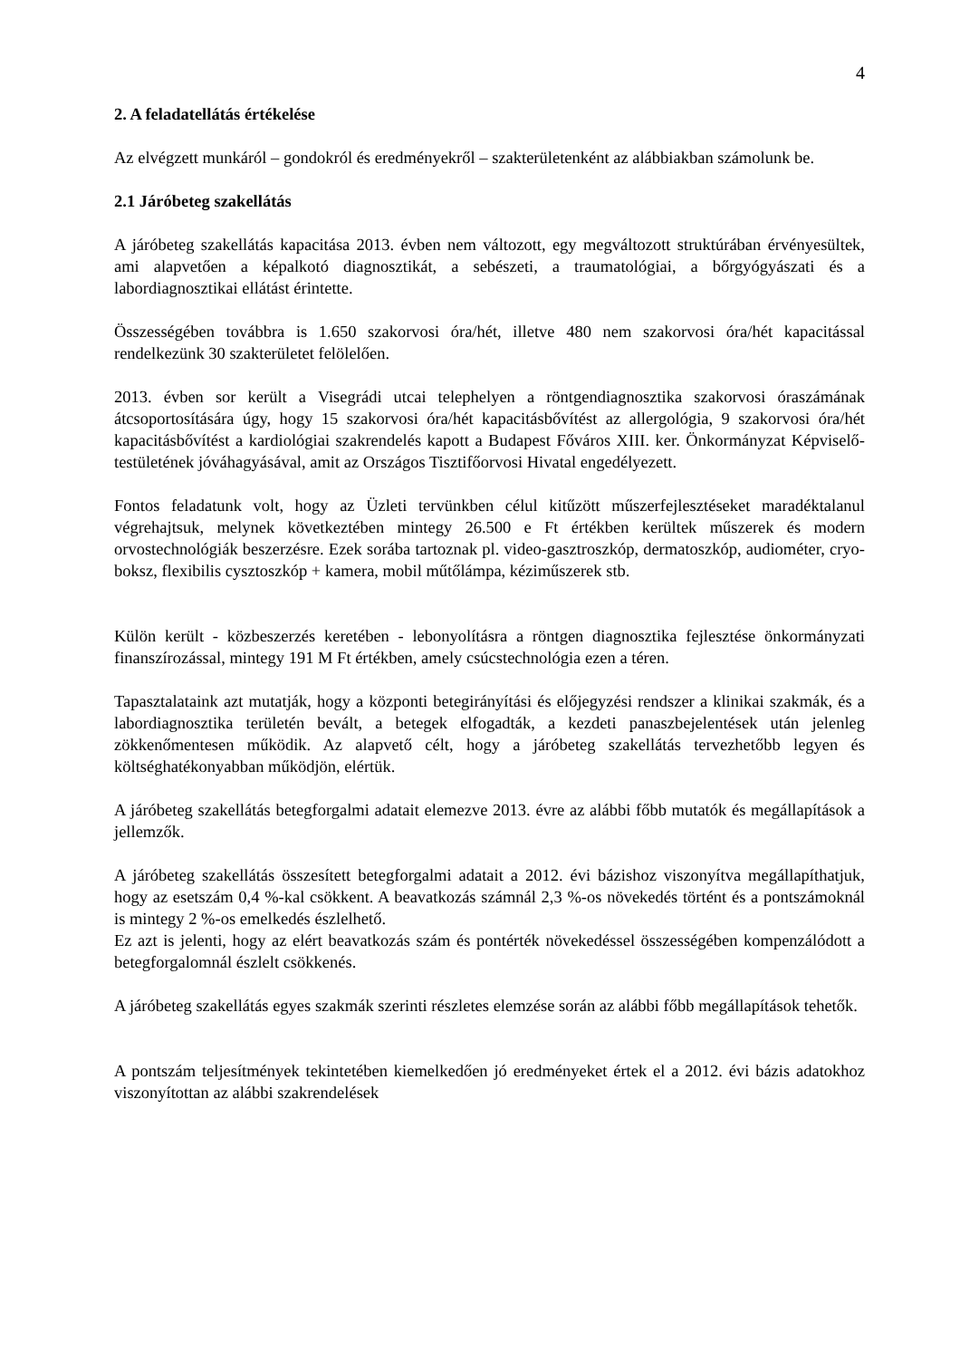4
2. A feladatellátás értékelése
Az elvégzett munkáról – gondokról és eredményekről – szakterületenként az alábbiakban számolunk be.
2.1 Járóbeteg szakellátás
A járóbeteg szakellátás kapacitása 2013. évben nem változott, egy megváltozott struktúrában érvényesültek, ami alapvetően a képalkotó diagnosztikát, a sebészeti, a traumatológiai, a bőrgyógyászati és a labordiagnosztikai ellátást érintette.
Összességében továbbra is 1.650 szakorvosi óra/hét, illetve 480 nem szakorvosi óra/hét kapacitással rendelkezünk 30 szakterületet felölelően.
2013. évben sor került a Visegrádi utcai telephelyen a röntgendiagnosztika szakorvosi óraszámának átcsoportosítására úgy, hogy 15 szakorvosi óra/hét kapacitásbővítést az allergológia, 9 szakorvosi óra/hét kapacitásbővítést a kardiológiai szakrendelés kapott a Budapest Főváros XIII. ker. Önkormányzat Képviselő-testületének jóváhagyásával, amit az Országos Tisztifőorvosi Hivatal engedélyezett.
Fontos feladatunk volt, hogy az Üzleti tervünkben célul kitűzött műszerfejlesztéseket maradéktalanul végrehajtsuk, melynek következtében mintegy 26.500 e Ft értékben kerültek műszerek és modern orvostechnológiák beszerzésre. Ezek sorába tartoznak pl. video-gasztroszkóp, dermatoszkóp, audiométer, cryo-boksz, flexibilis cysztoszkóp + kamera, mobil műtőlámpa, kéziműszerek stb.
Külön került - közbeszerzés keretében - lebonyolításra a röntgen diagnosztika fejlesztése önkormányzati finanszírozással, mintegy 191 M Ft értékben, amely csúcstechnológia ezen a téren.
Tapasztalataink azt mutatják, hogy a központi betegirányítási és előjegyzési rendszer a klinikai szakmák, és a labordiagnosztika területén bevált, a betegek elfogadták, a kezdeti panaszbejelentések után jelenleg zökkenőmentesen működik. Az alapvető célt, hogy a járóbeteg szakellátás tervezhetőbb legyen és költséghatékonyabban működjön, elértük.
A járóbeteg szakellátás betegforgalmi adatait elemezve 2013. évre az alábbi főbb mutatók és megállapítások a jellemzők.
A járóbeteg szakellátás összesített betegforgalmi adatait a 2012. évi bázishoz viszonyítva megállapíthatjuk, hogy az esetszám 0,4 %-kal csökkent. A beavatkozás számnál 2,3 %-os növekedés történt és a pontszámoknál is mintegy 2 %-os emelkedés észlelhető.
Ez azt is jelenti, hogy az elért beavatkozás szám és pontérték növekedéssel összességében kompenzálódott a betegforgalomnál észlelt csökkenés.
A járóbeteg szakellátás egyes szakmák szerinti részletes elemzése során az alábbi főbb megállapítások tehetők.
A pontszám teljesítmények tekintetében kiemelkedően jó eredményeket értek el a 2012. évi bázis adatokhoz viszonyítottan az alábbi szakrendelések